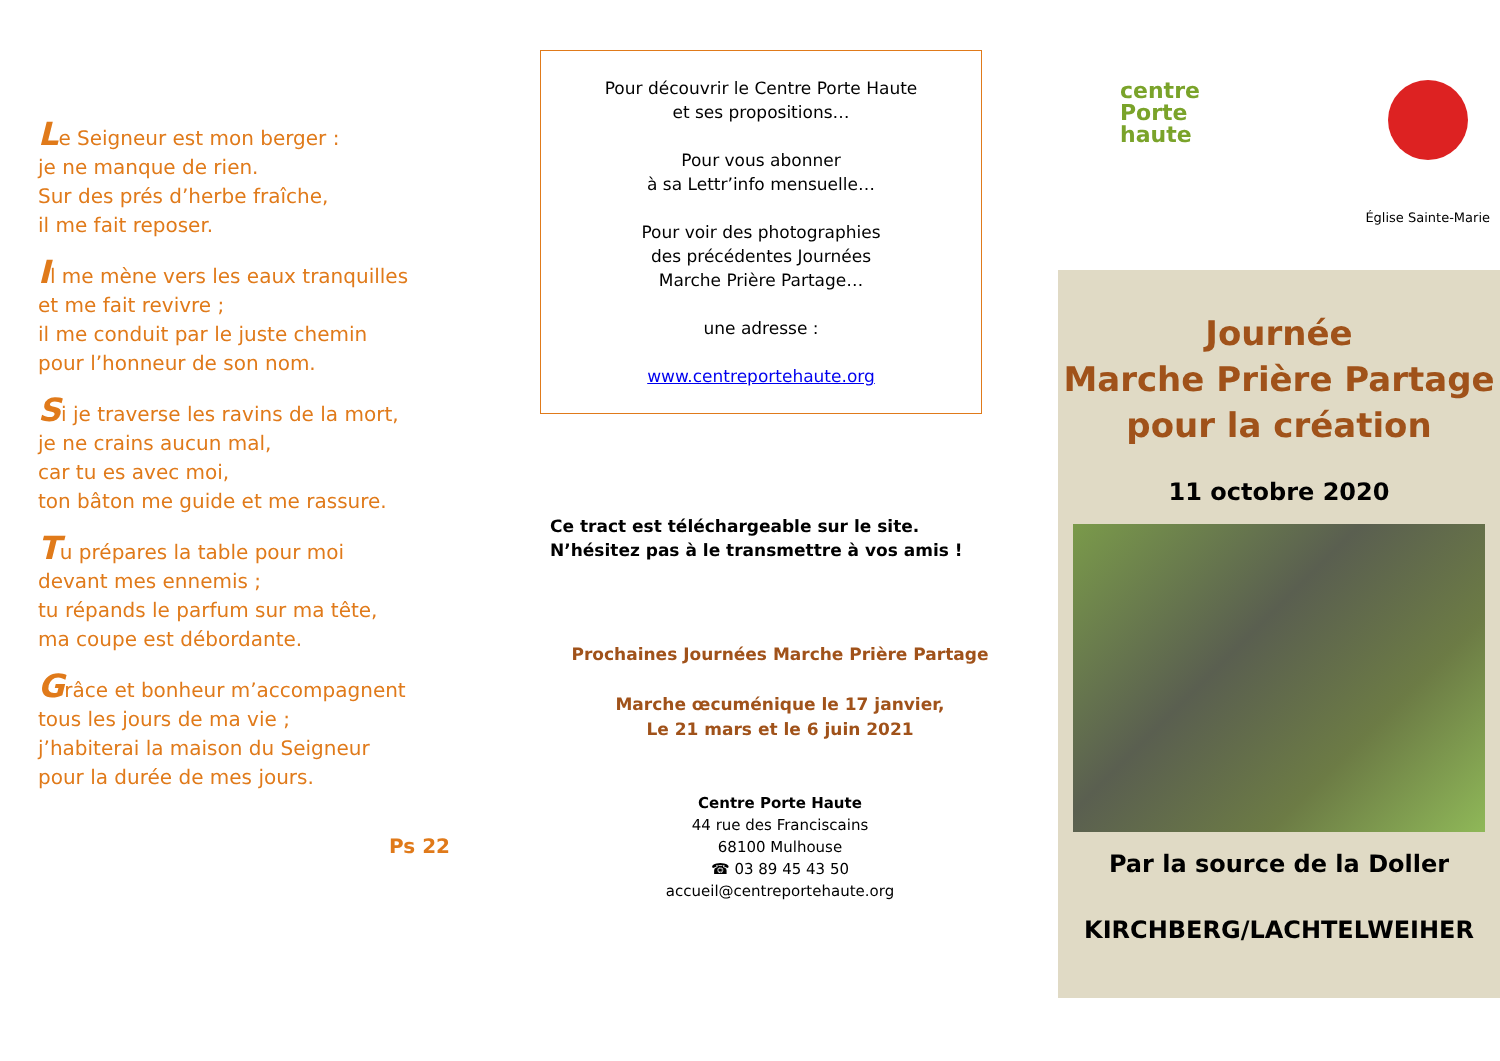Le Seigneur est mon berger :
je ne manque de rien.
Sur des prés d’herbe fraîche,
il me fait reposer.
Il me mène vers les eaux tranquilles
et me fait revivre ;
il me conduit par le juste chemin
pour l’honneur de son nom.
Si je traverse les ravins de la mort,
je ne crains aucun mal,
car tu es avec moi,
ton bâton me guide et me rassure.
Tu prépares la table pour moi
devant mes ennemis ;
tu répands le parfum sur ma tête,
ma coupe est débordante.
Grâce et bonheur m’accompagnent
tous les jours de ma vie ;
j’habiterai la maison du Seigneur
pour la durée de mes jours.
Ps 22
Pour découvrir le Centre Porte Haute
et ses propositions…
Pour vous abonner
à sa Lettr’info mensuelle…
Pour voir des photographies
des précédentes Journées
Marche Prière Partage…
une adresse :
www.centreportehaute.org
Ce tract est téléchargeable sur le site.
N’hésitez pas à le transmettre à vos amis !
Prochaines Journées Marche Prière Partage
Marche œcuménique le 17 janvier,
Le 21 mars et le 6 juin 2021
Centre Porte Haute
44 rue des Franciscains
68100 Mulhouse
☎ 03 89 45 43 50
accueil@centreportehaute.org
centre
Porte
haute
Église Sainte-Marie
Journée
Marche Prière Partage
pour la création
11 octobre 2020
Par la source de la Doller
KIRCHBERG/LACHTELWEIHER